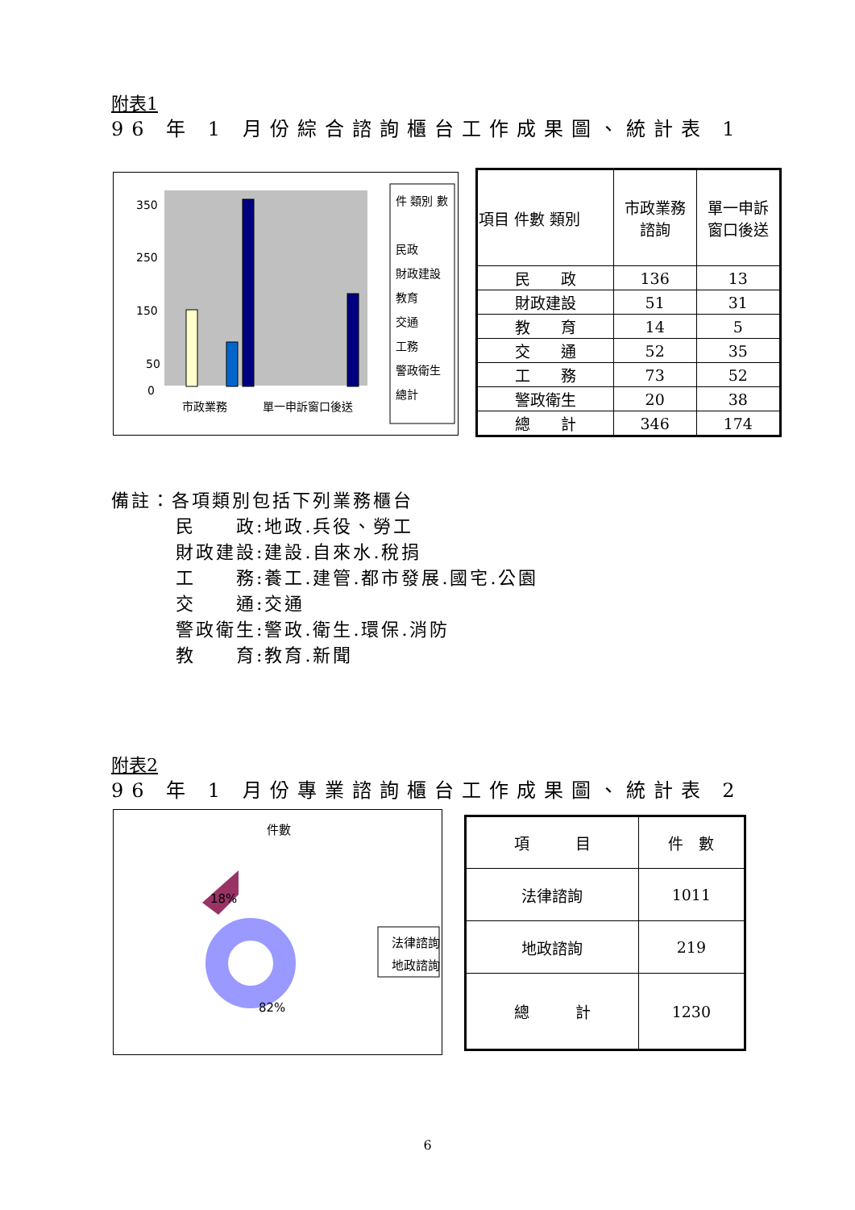附表1
96 年 1 月份綜合諮詢櫃台工作成果圖、統計表 1
350
250
150
50
0
市政業務
單一申訴窗口後送
件 類別 數
民政
財政建設
教育
交通
工務
警政衛生
總計
| 項目 件數 類別 | 市政業務 諮詢 | 單一申訴 窗口後送 |
| 民 政 | 136 | 13 |
| 財政建設 | 51 | 31 |
| 教 育 | 14 | 5 |
| 交 通 | 52 | 35 |
| 工 務 | 73 | 52 |
| 警政衛生 | 20 | 38 |
| 總 計 | 346 | 174 |
備註：各項類別包括下列業務櫃台
民　　政:地政.兵役、勞工
財政建設:建設.自來水.稅捐
工　　務:養工.建管.都市發展.國宅.公園
交　　通:交通
警政衛生:警政.衛生.環保.消防
教　　育:教育.新聞
附表2
96 年 1 月份專業諮詢櫃台工作成果圖、統計表 2
件數
18%
82%
法律諮詢
地政諮詢
| 項 目 | 件 數 |
| 法律諮詢 | 1011 |
| 地政諮詢 | 219 |
| 總 計 | 1230 |
6